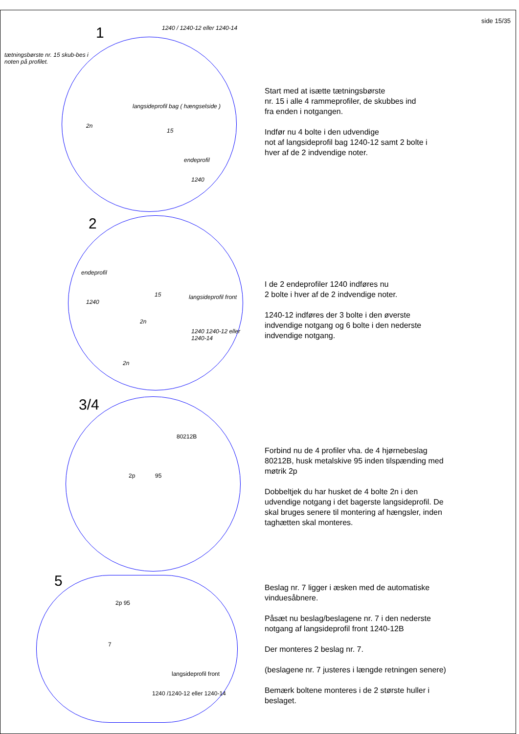side 15/35
1 1240 / 1240-12 eller 1240-14
tætningsbørste nr. 15 skub-bes i noten på profilet.
langsideprofil bag ( hængselside )
2n
15
endeprofil
1240
Start med at isætte tætningsbørste
nr. 15 i alle 4 rammeprofiler, de skubbes ind
fra enden i notgangen.
Indfør nu 4 bolte i den udvendige
not af langsideprofil bag 1240-12 samt 2 bolte i
hver af de 2 indvendige noter.
2
endeprofil
1240
15
2n
langsideprofil front
1240 1240-12 eller 1240-14
2n
I de 2 endeprofiler 1240 indføres nu
2 bolte i hver af de 2 indvendige noter.
1240-12 indføres der 3 bolte i den øverste
indvendige notgang og 6 bolte i den nederste
indvendige notgang.
3/4
80212B
2p 95
Forbind nu de 4 profiler vha. de 4 hjørnebeslag
80212B, husk metalskive 95 inden tilspænding med
møtrik 2p
Dobbeltjek du har husket de 4 bolte 2n i den
udvendige notgang i det bagerste langsideprofil. De
skal bruges senere til montering af hængsler, inden
taghætten skal monteres.
5
2p 95
7
langsideprofil front
1240 /1240-12 eller 1240-14
Beslag nr. 7 ligger i æsken med de automatiske
vinduesåbnere.
Påsæt nu beslag/beslagene nr. 7 i den nederste
notgang af langsideprofil front 1240-12B
Der monteres 2 beslag nr. 7.
(beslagene nr. 7 justeres i længde retningen senere)
Bemærk boltene monteres i de 2 største huller i
beslaget.